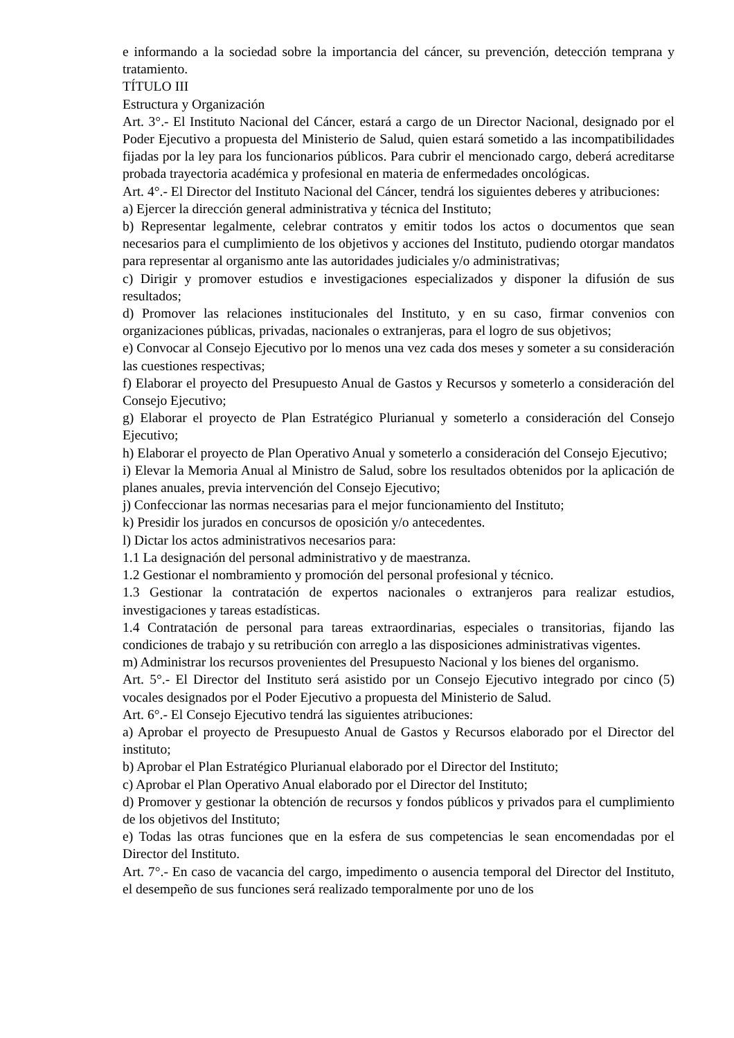e informando a la sociedad sobre la importancia del cáncer, su prevención, detección temprana y tratamiento.
TÍTULO III
Estructura y Organización
Art. 3°.- El Instituto Nacional del Cáncer, estará a cargo de un Director Nacional, designado por el Poder Ejecutivo a propuesta del Ministerio de Salud, quien estará sometido a las incompatibilidades fijadas por la ley para los funcionarios públicos. Para cubrir el mencionado cargo, deberá acreditarse probada trayectoria académica y profesional en materia de enfermedades oncológicas.
Art. 4°.- El Director del Instituto Nacional del Cáncer, tendrá los siguientes deberes y atribuciones:
a) Ejercer la dirección general administrativa y técnica del Instituto;
b) Representar legalmente, celebrar contratos y emitir todos los actos o documentos que sean necesarios para el cumplimiento de los objetivos y acciones del Instituto, pudiendo otorgar mandatos para representar al organismo ante las autoridades judiciales y/o administrativas;
c) Dirigir y promover estudios e investigaciones especializados y disponer la difusión de sus resultados;
d) Promover las relaciones institucionales del Instituto, y en su caso, firmar convenios con organizaciones públicas, privadas, nacionales o extranjeras, para el logro de sus objetivos;
e) Convocar al Consejo Ejecutivo por lo menos una vez cada dos meses y someter a su consideración las cuestiones respectivas;
f) Elaborar el proyecto del Presupuesto Anual de Gastos y Recursos y someterlo a consideración del Consejo Ejecutivo;
g) Elaborar el proyecto de Plan Estratégico Plurianual y someterlo a consideración del Consejo Ejecutivo;
h) Elaborar el proyecto de Plan Operativo Anual y someterlo a consideración del Consejo Ejecutivo;
i) Elevar la Memoria Anual al Ministro de Salud, sobre los resultados obtenidos por la aplicación de planes anuales, previa intervención del Consejo Ejecutivo;
j) Confeccionar las normas necesarias para el mejor funcionamiento del Instituto;
k) Presidir los jurados en concursos de oposición y/o antecedentes.
l) Dictar los actos administrativos necesarios para:
1.1 La designación del personal administrativo y de maestranza.
1.2 Gestionar el nombramiento y promoción del personal profesional y técnico.
1.3 Gestionar la contratación de expertos nacionales o extranjeros para realizar estudios, investigaciones y tareas estadísticas.
1.4 Contratación de personal para tareas extraordinarias, especiales o transitorias, fijando las condiciones de trabajo y su retribución con arreglo a las disposiciones administrativas vigentes.
m) Administrar los recursos provenientes del Presupuesto Nacional y los bienes del organismo.
Art. 5°.- El Director del Instituto será asistido por un Consejo Ejecutivo integrado por cinco (5) vocales designados por el Poder Ejecutivo a propuesta del Ministerio de Salud.
Art. 6°.- El Consejo Ejecutivo tendrá las siguientes atribuciones:
a) Aprobar el proyecto de Presupuesto Anual de Gastos y Recursos elaborado por el Director del instituto;
b) Aprobar el Plan Estratégico Plurianual elaborado por el Director del Instituto;
c) Aprobar el Plan Operativo Anual elaborado por el Director del Instituto;
d) Promover y gestionar la obtención de recursos y fondos públicos y privados para el cumplimiento de los objetivos del Instituto;
e) Todas las otras funciones que en la esfera de sus competencias le sean encomendadas por el Director del Instituto.
Art. 7°.- En caso de vacancia del cargo, impedimento o ausencia temporal del Director del Instituto, el desempeño de sus funciones será realizado temporalmente por uno de los